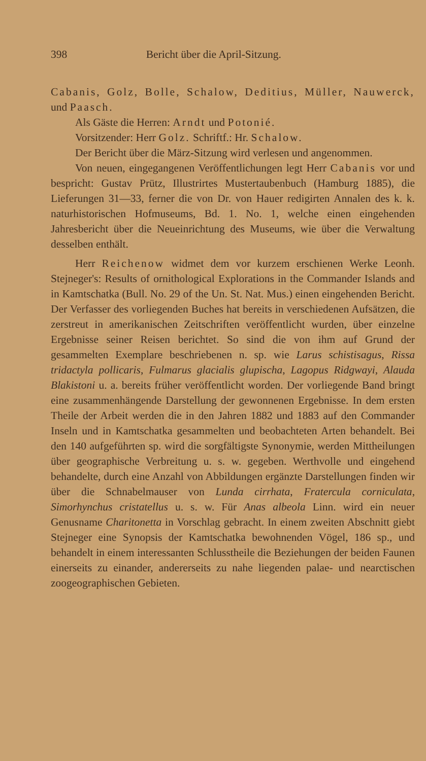398 Bericht über die April-Sitzung.
Cabanis, Golz, Bolle, Schalow, Deditius, Müller, Nauwerck, und Paasch.
Als Gäste die Herren: Arndt und Potonié.
Vorsitzender: Herr Golz. Schriftf.: Hr. Schalow.
Der Bericht über die März-Sitzung wird verlesen und angenommen.
Von neuen, eingegangenen Veröffentlichungen legt Herr Cabanis vor und bespricht: Gustav Prütz, Illustrirtes Mustertaubenbuch (Hamburg 1885), die Lieferungen 31—33, ferner die von Dr. von Hauer redigirten Annalen des k. k. naturhistorischen Hofmuseums, Bd. 1. No. 1, welche einen eingehenden Jahresbericht über die Neueinrichtung des Museums, wie über die Verwaltung desselben enthält.
Herr Reichenow widmet dem vor kurzem erschienen Werke Leonh. Stejneger's: Results of ornithological Explorations in the Commander Islands and in Kamtschatka (Bull. No. 29 of the Un. St. Nat. Mus.) einen eingehenden Bericht. Der Verfasser des vorliegenden Buches hat bereits in verschiedenen Aufsätzen, die zerstreut in amerikanischen Zeitschriften veröffentlicht wurden, über einzelne Ergebnisse seiner Reisen berichtet. So sind die von ihm auf Grund der gesammelten Exemplare beschriebenen n. sp. wie Larus schistisagus, Rissa tridactyla pollicaris, Fulmarus glacialis glupischa, Lagopus Ridgwayi, Alauda Blakistoni u. a. bereits früher veröffentlicht worden. Der vorliegende Band bringt eine zusammenhängende Darstellung der gewonnenen Ergebnisse. In dem ersten Theile der Arbeit werden die in den Jahren 1882 und 1883 auf den Commander Inseln und in Kamtschatka gesammelten und beobachteten Arten behandelt. Bei den 140 aufgeführten sp. wird die sorgfältigste Synonymie, werden Mittheilungen über geographische Verbreitung u. s. w. gegeben. Werthvolle und eingehend behandelte, durch eine Anzahl von Abbildungen ergänzte Darstellungen finden wir über die Schnabelmauser von Lunda cirrhata, Fratercula corniculata, Simorhynchus cristatellus u. s. w. Für Anas albeola Linn. wird ein neuer Genusname Charitonetta in Vorschlag gebracht. In einem zweiten Abschnitt giebt Stejneger eine Synopsis der Kamtschatka bewohnenden Vögel, 186 sp., und behandelt in einem interessanten Schlusstheile die Beziehungen der beiden Faunen einerseits zu einander, andererseits zu nahe liegenden palae- und nearctischen zoogeographischen Gebieten.